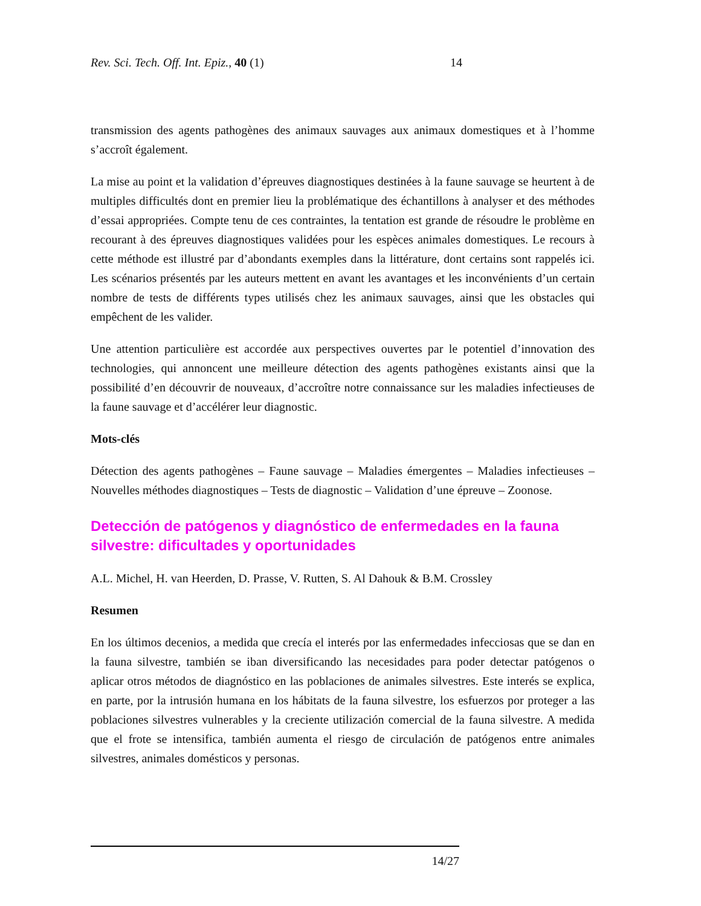Rev. Sci. Tech. Off. Int. Epiz., 40 (1) 14
transmission des agents pathogènes des animaux sauvages aux animaux domestiques et à l’homme s’accroît également.
La mise au point et la validation d’épreuves diagnostiques destinées à la faune sauvage se heurtent à de multiples difficultés dont en premier lieu la problématique des échantillons à analyser et des méthodes d’essai appropriées. Compte tenu de ces contraintes, la tentation est grande de résoudre le problème en recourant à des épreuves diagnostiques validées pour les espèces animales domestiques. Le recours à cette méthode est illustré par d’abondants exemples dans la littérature, dont certains sont rappelés ici. Les scénarios présentés par les auteurs mettent en avant les avantages et les inconvénients d’un certain nombre de tests de différents types utilisés chez les animaux sauvages, ainsi que les obstacles qui empêchent de les valider.
Une attention particulière est accordée aux perspectives ouvertes par le potentiel d’innovation des technologies, qui annoncent une meilleure détection des agents pathogènes existants ainsi que la possibilité d’en découvrir de nouveaux, d’accroître notre connaissance sur les maladies infectieuses de la faune sauvage et d’accélérer leur diagnostic.
Mots-clés
Détection des agents pathogènes – Faune sauvage – Maladies émergentes – Maladies infectieuses – Nouvelles méthodes diagnostiques – Tests de diagnostic – Validation d’une épreuve – Zoonose.
Detección de patógenos y diagnóstico de enfermedades en la fauna silvestre: dificultades y oportunidades
A.L. Michel, H. van Heerden, D. Prasse, V. Rutten, S. Al Dahouk & B.M. Crossley
Resumen
En los últimos decenios, a medida que crecía el interés por las enfermedades infecciosas que se dan en la fauna silvestre, también se iban diversificando las necesidades para poder detectar patógenos o aplicar otros métodos de diagnóstico en las poblaciones de animales silvestres. Este interés se explica, en parte, por la intrusión humana en los hábitats de la fauna silvestre, los esfuerzos por proteger a las poblaciones silvestres vulnerables y la creciente utilización comercial de la fauna silvestre. A medida que el frote se intensifica, también aumenta el riesgo de circulación de patógenos entre animales silvestres, animales domésticos y personas.
14/27